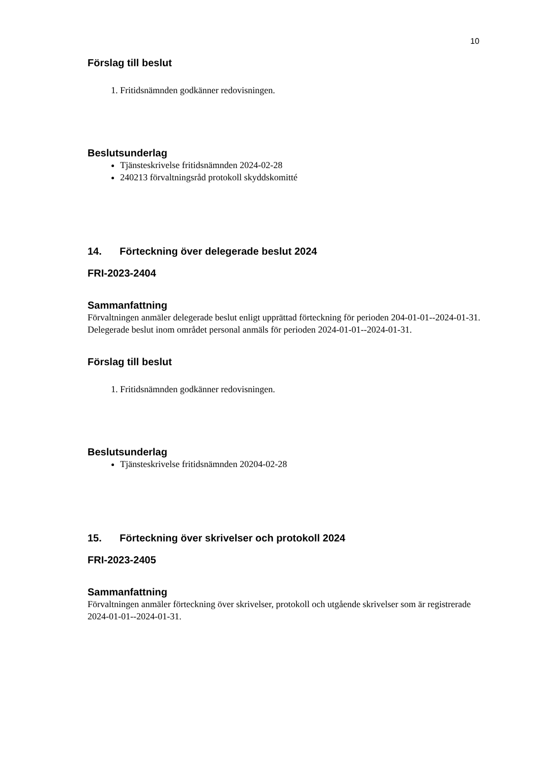10
Förslag till beslut
1. Fritidsnämnden godkänner redovisningen.
Beslutsunderlag
Tjänsteskrivelse fritidsnämnden 2024-02-28
240213 förvaltningsråd protokoll skyddskomitté
14. Förteckning över delegerade beslut 2024
FRI-2023-2404
Sammanfattning
Förvaltningen anmäler delegerade beslut enligt upprättad förteckning för perioden 204-01-01--2024-01-31. Delegerade beslut inom området personal anmäls för perioden 2024-01-01--2024-01-31.
Förslag till beslut
1. Fritidsnämnden godkänner redovisningen.
Beslutsunderlag
Tjänsteskrivelse fritidsnämnden 20204-02-28
15. Förteckning över skrivelser och protokoll 2024
FRI-2023-2405
Sammanfattning
Förvaltningen anmäler förteckning över skrivelser, protokoll och utgående skrivelser som är registrerade 2024-01-01--2024-01-31.